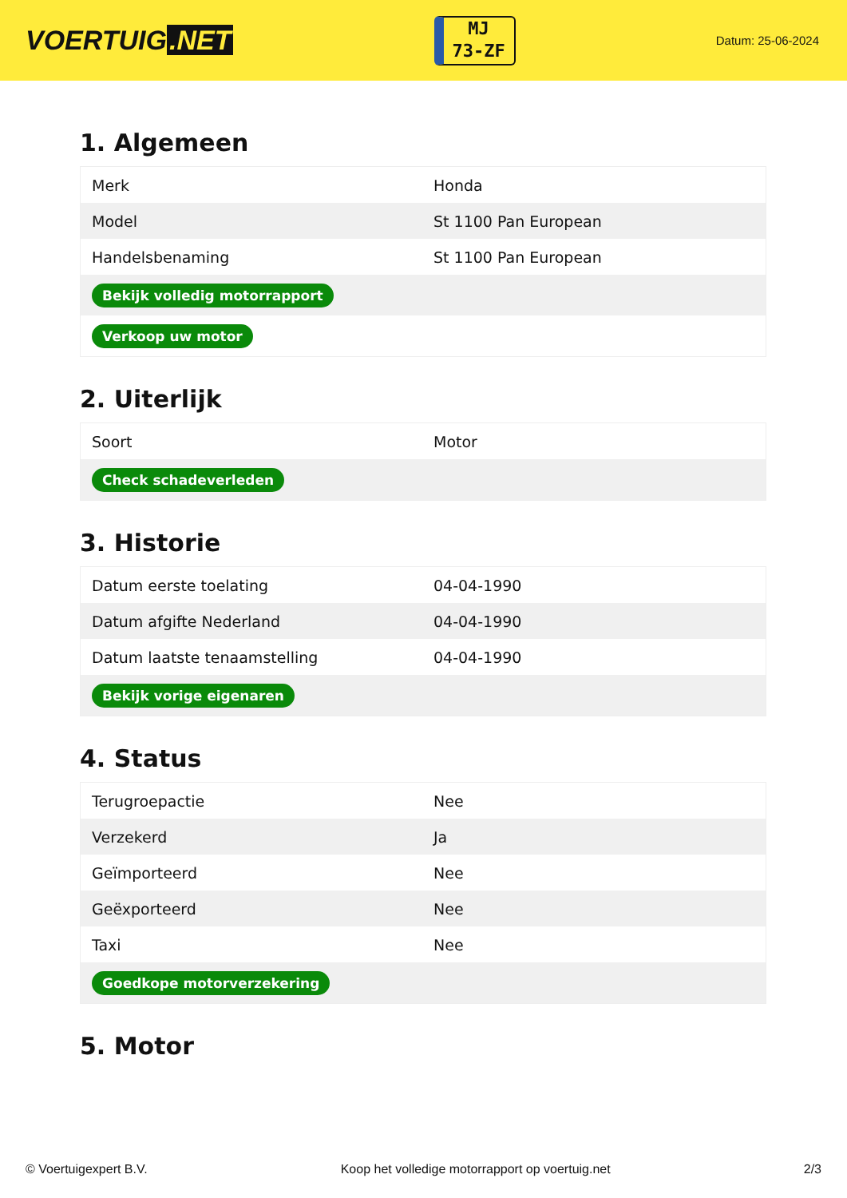VOERTUIG.NET
MJ
73-ZF
Datum: 25-06-2024
1. Algemeen
| Merk | Honda |
| Model | St 1100 Pan European |
| Handelsbenaming | St 1100 Pan European |
| Bekijk volledig motorrapport | |
| Verkoop uw motor | |
2. Uiterlijk
| Soort | Motor |
| Check schadeverleden | |
3. Historie
| Datum eerste toelating | 04-04-1990 |
| Datum afgifte Nederland | 04-04-1990 |
| Datum laatste tenaamstelling | 04-04-1990 |
| Bekijk vorige eigenaren | |
4. Status
| Terugroepactie | Nee |
| Verzekerd | Ja |
| Geïmporteerd | Nee |
| Geëxporteerd | Nee |
| Taxi | Nee |
| Goedkope motorverzekering | |
5. Motor
© Voertuigexpert B.V. Koop het volledige motorrapport op voertuig.net 2/3